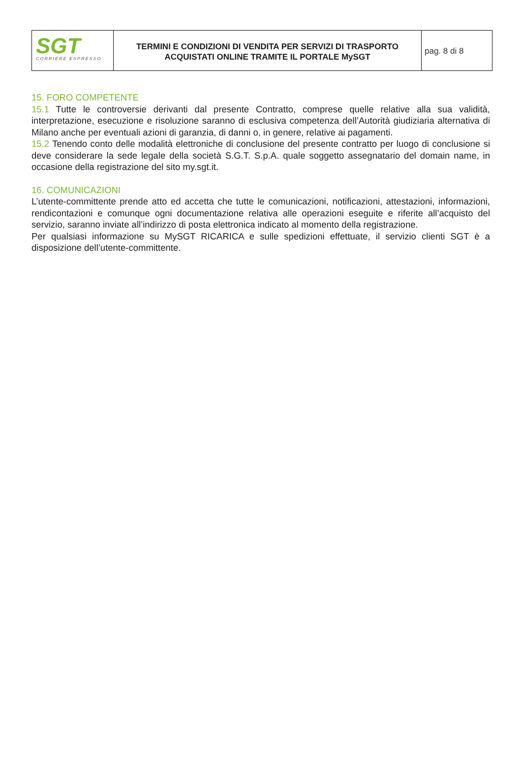SGT
CORRIERE ESPRESSO
TERMINI E CONDIZIONI DI VENDITA PER SERVIZI DI TRASPORTO
ACQUISTATI ONLINE TRAMITE IL PORTALE MySGT
pag. 8 di 8
15. FORO COMPETENTE
15.1 Tutte le controversie derivanti dal presente Contratto, comprese quelle relative alla sua validità, interpretazione, esecuzione e risoluzione saranno di esclusiva competenza dell’Autorità giudiziaria alternativa di Milano anche per eventuali azioni di garanzia, di danni o, in genere, relative ai pagamenti.
15.2 Tenendo conto delle modalità elettroniche di conclusione del presente contratto per luogo di conclusione si deve considerare la sede legale della società S.G.T. S.p.A. quale soggetto assegnatario del domain name, in occasione della registrazione del sito my.sgt.it.
16. COMUNICAZIONI
L’utente-committente prende atto ed accetta che tutte le comunicazioni, notificazioni, attestazioni, informazioni, rendicontazioni e comunque ogni documentazione relativa alle operazioni eseguite e riferite all’acquisto del servizio, saranno inviate all’indirizzo di posta elettronica indicato al momento della registrazione.
Per qualsiasi informazione su MySGT RICARICA e sulle spedizioni effettuate, il servizio clienti SGT è a disposizione dell’utente-committente.